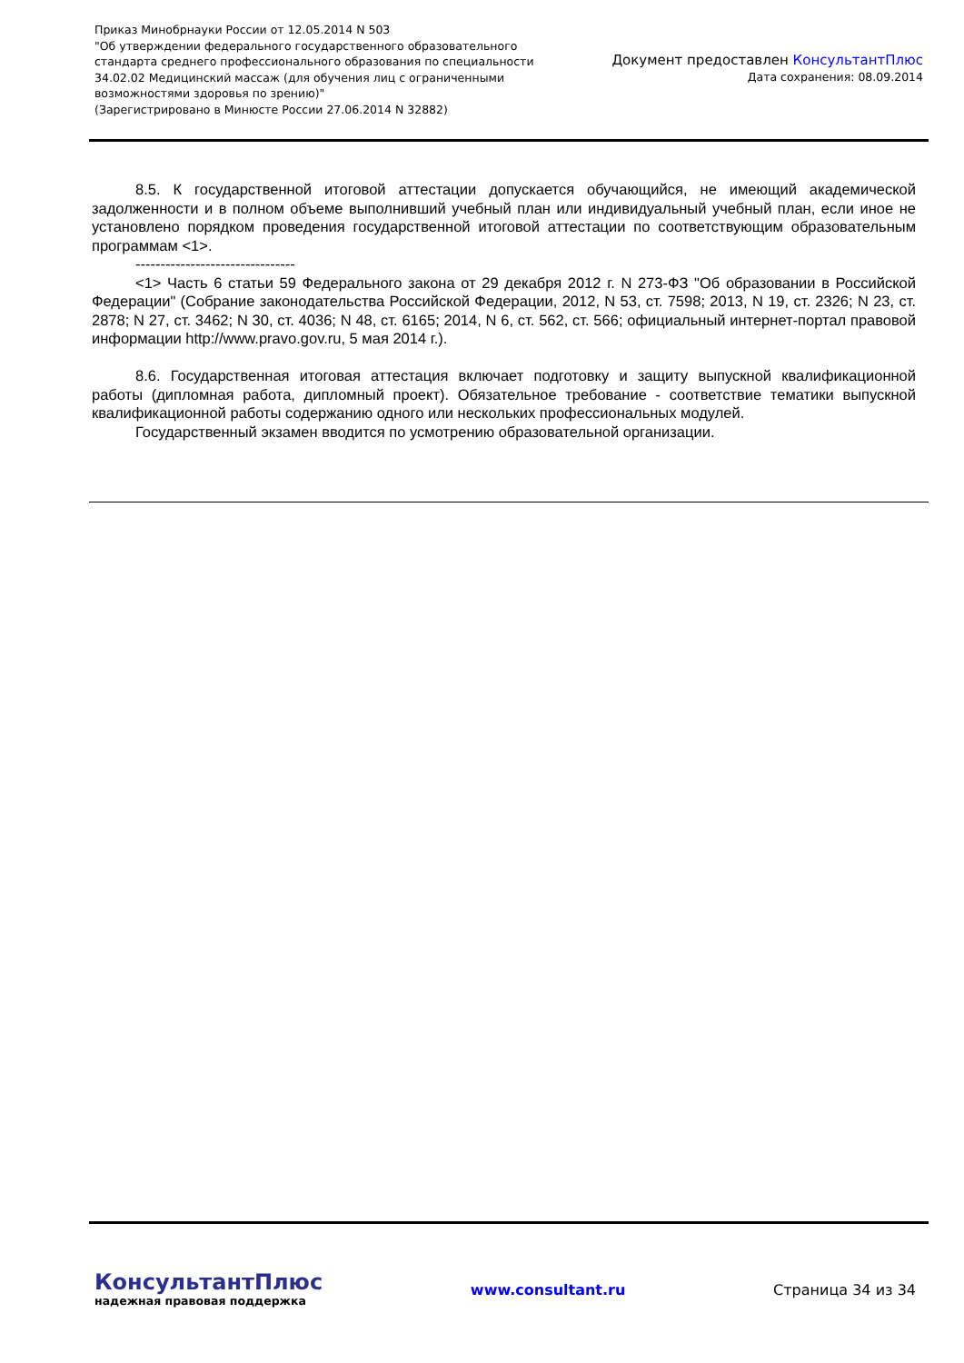Приказ Минобрнауки России от 12.05.2014 N 503
"Об утверждении федерального государственного образовательного
стандарта среднего профессионального образования по специальности
34.02.02 Медицинский массаж (для обучения лиц с ограниченными
возможностями здоровья по зрению)"
(Зарегистрировано в Минюсте России 27.06.2014 N 32882)
Документ предоставлен КонсультантПлюс
Дата сохранения: 08.09.2014
8.5. К государственной итоговой аттестации допускается обучающийся, не имеющий академической задолженности и в полном объеме выполнивший учебный план или индивидуальный учебный план, если иное не установлено порядком проведения государственной итоговой аттестации по соответствующим образовательным программам <1>.
--------------------------------
<1> Часть 6 статьи 59 Федерального закона от 29 декабря 2012 г. N 273-ФЗ "Об образовании в Российской Федерации" (Собрание законодательства Российской Федерации, 2012, N 53, ст. 7598; 2013, N 19, ст. 2326; N 23, ст. 2878; N 27, ст. 3462; N 30, ст. 4036; N 48, ст. 6165; 2014, N 6, ст. 562, ст. 566; официальный интернет-портал правовой информации http://www.pravo.gov.ru, 5 мая 2014 г.).
8.6. Государственная итоговая аттестация включает подготовку и защиту выпускной квалификационной работы (дипломная работа, дипломный проект). Обязательное требование - соответствие тематики выпускной квалификационной работы содержанию одного или нескольких профессиональных модулей.
Государственный экзамен вводится по усмотрению образовательной организации.
КонсультантПлюс
надежная правовая поддержка
www.consultant.ru Страница 34 из 34